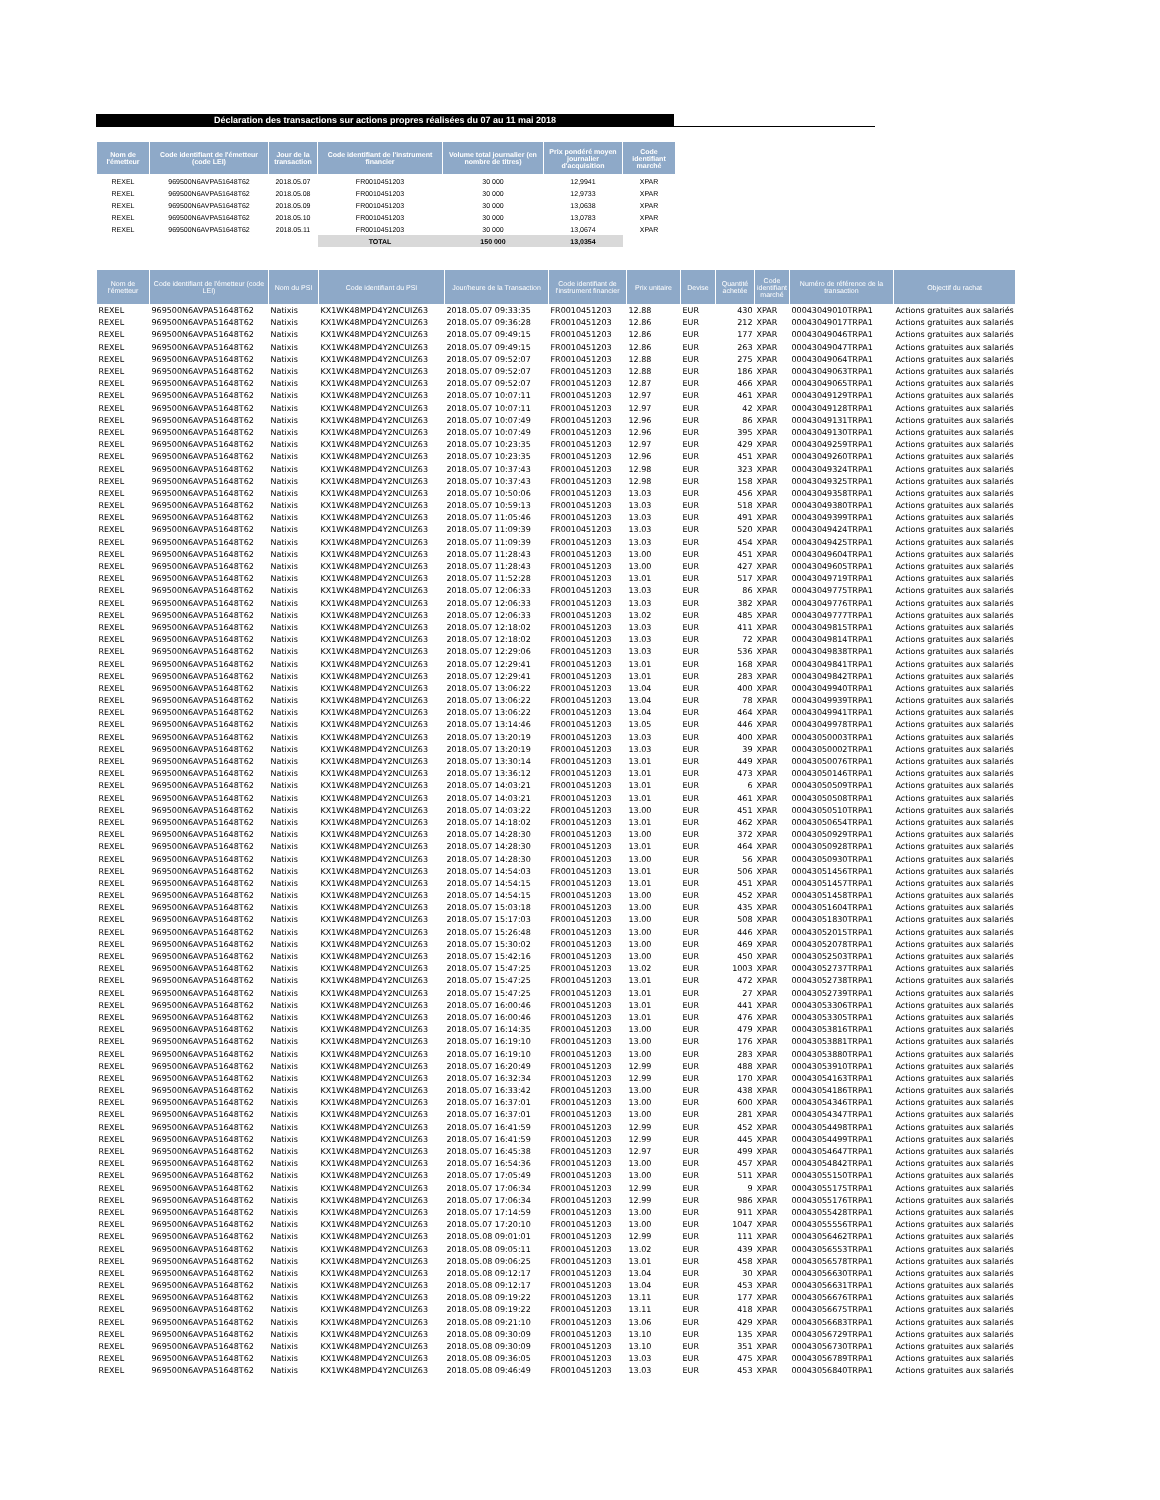Déclaration des transactions sur actions propres réalisées du 07 au 11 mai 2018
| Nom de l'émetteur | Code identifiant de l'émetteur (code LEI) | Jour de la transaction | Code identifiant de l'instrument financier | Volume total journalier (en nombre de titres) | Prix pondéré moyen journalier d'acquisition | Code identifiant marché |
| --- | --- | --- | --- | --- | --- | --- |
| REXEL | 969500N6AVPA51648T62 | 2018.05.07 | FR0010451203 | 30 000 | 12,9941 | XPAR |
| REXEL | 969500N6AVPA51648T62 | 2018.05.08 | FR0010451203 | 30 000 | 12,9733 | XPAR |
| REXEL | 969500N6AVPA51648T62 | 2018.05.09 | FR0010451203 | 30 000 | 13,0638 | XPAR |
| REXEL | 969500N6AVPA51648T62 | 2018.05.10 | FR0010451203 | 30 000 | 13,0783 | XPAR |
| REXEL | 969500N6AVPA51648T62 | 2018.05.11 | FR0010451203 | 30 000 | 13,0674 | XPAR |
| | | | TOTAL | 150 000 | 13,0354 | |
| Nom de l'émetteur | Code identifiant de l'émetteur (code LEI) | Nom du PSI | Code identifiant du PSI | Jour/heure de la Transaction | Code identifiant de l'instrument financier | Prix unitaire | Devise | Quantité achetée | Code identifiant marché | Numéro de référence de la transaction | Objectif du rachat |
| --- | --- | --- | --- | --- | --- | --- | --- | --- | --- | --- | --- |
| REXEL | 969500N6AVPA51648T62 | Natixis | KX1WK48MPD4Y2NCUIZ63 | 2018.05.07 09:33:35 | FR0010451203 | 12.88 | EUR | 430 | XPAR | 00043049010TRPA1 | Actions gratuites aux salariés |
| REXEL | 969500N6AVPA51648T62 | Natixis | KX1WK48MPD4Y2NCUIZ63 | 2018.05.07 09:36:28 | FR0010451203 | 12.86 | EUR | 212 | XPAR | 00043049017TRPA1 | Actions gratuites aux salariés |
| REXEL | 969500N6AVPA51648T62 | Natixis | KX1WK48MPD4Y2NCUIZ63 | 2018.05.07 09:49:15 | FR0010451203 | 12.86 | EUR | 177 | XPAR | 00043049046TRPA1 | Actions gratuites aux salariés |
| REXEL | 969500N6AVPA51648T62 | Natixis | KX1WK48MPD4Y2NCUIZ63 | 2018.05.07 09:49:15 | FR0010451203 | 12.86 | EUR | 263 | XPAR | 00043049047TRPA1 | Actions gratuites aux salariés |
| REXEL | 969500N6AVPA51648T62 | Natixis | KX1WK48MPD4Y2NCUIZ63 | 2018.05.07 09:52:07 | FR0010451203 | 12.88 | EUR | 275 | XPAR | 00043049064TRPA1 | Actions gratuites aux salariés |
| REXEL | 969500N6AVPA51648T62 | Natixis | KX1WK48MPD4Y2NCUIZ63 | 2018.05.07 09:52:07 | FR0010451203 | 12.88 | EUR | 186 | XPAR | 00043049063TRPA1 | Actions gratuites aux salariés |
| REXEL | 969500N6AVPA51648T62 | Natixis | KX1WK48MPD4Y2NCUIZ63 | 2018.05.07 09:52:07 | FR0010451203 | 12.87 | EUR | 466 | XPAR | 00043049065TRPA1 | Actions gratuites aux salariés |
| REXEL | 969500N6AVPA51648T62 | Natixis | KX1WK48MPD4Y2NCUIZ63 | 2018.05.07 10:07:11 | FR0010451203 | 12.97 | EUR | 461 | XPAR | 00043049129TRPA1 | Actions gratuites aux salariés |
| REXEL | 969500N6AVPA51648T62 | Natixis | KX1WK48MPD4Y2NCUIZ63 | 2018.05.07 10:07:11 | FR0010451203 | 12.97 | EUR | 42 | XPAR | 00043049128TRPA1 | Actions gratuites aux salariés |
| REXEL | 969500N6AVPA51648T62 | Natixis | KX1WK48MPD4Y2NCUIZ63 | 2018.05.07 10:07:49 | FR0010451203 | 12.96 | EUR | 86 | XPAR | 00043049131TRPA1 | Actions gratuites aux salariés |
| REXEL | 969500N6AVPA51648T62 | Natixis | KX1WK48MPD4Y2NCUIZ63 | 2018.05.07 10:07:49 | FR0010451203 | 12.96 | EUR | 395 | XPAR | 00043049130TRPA1 | Actions gratuites aux salariés |
| REXEL | 969500N6AVPA51648T62 | Natixis | KX1WK48MPD4Y2NCUIZ63 | 2018.05.07 10:23:35 | FR0010451203 | 12.97 | EUR | 429 | XPAR | 00043049259TRPA1 | Actions gratuites aux salariés |
| REXEL | 969500N6AVPA51648T62 | Natixis | KX1WK48MPD4Y2NCUIZ63 | 2018.05.07 10:23:35 | FR0010451203 | 12.96 | EUR | 451 | XPAR | 00043049260TRPA1 | Actions gratuites aux salariés |
| REXEL | 969500N6AVPA51648T62 | Natixis | KX1WK48MPD4Y2NCUIZ63 | 2018.05.07 10:37:43 | FR0010451203 | 12.98 | EUR | 323 | XPAR | 00043049324TRPA1 | Actions gratuites aux salariés |
| REXEL | 969500N6AVPA51648T62 | Natixis | KX1WK48MPD4Y2NCUIZ63 | 2018.05.07 10:37:43 | FR0010451203 | 12.98 | EUR | 158 | XPAR | 00043049325TRPA1 | Actions gratuites aux salariés |
| REXEL | 969500N6AVPA51648T62 | Natixis | KX1WK48MPD4Y2NCUIZ63 | 2018.05.07 10:50:06 | FR0010451203 | 13.03 | EUR | 456 | XPAR | 00043049358TRPA1 | Actions gratuites aux salariés |
| REXEL | 969500N6AVPA51648T62 | Natixis | KX1WK48MPD4Y2NCUIZ63 | 2018.05.07 10:59:13 | FR0010451203 | 13.03 | EUR | 518 | XPAR | 00043049380TRPA1 | Actions gratuites aux salariés |
| REXEL | 969500N6AVPA51648T62 | Natixis | KX1WK48MPD4Y2NCUIZ63 | 2018.05.07 11:05:46 | FR0010451203 | 13.03 | EUR | 491 | XPAR | 00043049399TRPA1 | Actions gratuites aux salariés |
| REXEL | 969500N6AVPA51648T62 | Natixis | KX1WK48MPD4Y2NCUIZ63 | 2018.05.07 11:09:39 | FR0010451203 | 13.03 | EUR | 520 | XPAR | 00043049424TRPA1 | Actions gratuites aux salariés |
| REXEL | 969500N6AVPA51648T62 | Natixis | KX1WK48MPD4Y2NCUIZ63 | 2018.05.07 11:09:39 | FR0010451203 | 13.03 | EUR | 454 | XPAR | 00043049425TRPA1 | Actions gratuites aux salariés |
| REXEL | 969500N6AVPA51648T62 | Natixis | KX1WK48MPD4Y2NCUIZ63 | 2018.05.07 11:28:43 | FR0010451203 | 13.00 | EUR | 451 | XPAR | 00043049604TRPA1 | Actions gratuites aux salariés |
| REXEL | 969500N6AVPA51648T62 | Natixis | KX1WK48MPD4Y2NCUIZ63 | 2018.05.07 11:28:43 | FR0010451203 | 13.00 | EUR | 427 | XPAR | 00043049605TRPA1 | Actions gratuites aux salariés |
| REXEL | 969500N6AVPA51648T62 | Natixis | KX1WK48MPD4Y2NCUIZ63 | 2018.05.07 11:52:28 | FR0010451203 | 13.01 | EUR | 517 | XPAR | 00043049719TRPA1 | Actions gratuites aux salariés |
| REXEL | 969500N6AVPA51648T62 | Natixis | KX1WK48MPD4Y2NCUIZ63 | 2018.05.07 12:06:33 | FR0010451203 | 13.03 | EUR | 86 | XPAR | 00043049775TRPA1 | Actions gratuites aux salariés |
| REXEL | 969500N6AVPA51648T62 | Natixis | KX1WK48MPD4Y2NCUIZ63 | 2018.05.07 12:06:33 | FR0010451203 | 13.03 | EUR | 382 | XPAR | 00043049776TRPA1 | Actions gratuites aux salariés |
| REXEL | 969500N6AVPA51648T62 | Natixis | KX1WK48MPD4Y2NCUIZ63 | 2018.05.07 12:06:33 | FR0010451203 | 13.02 | EUR | 485 | XPAR | 00043049777TRPA1 | Actions gratuites aux salariés |
| REXEL | 969500N6AVPA51648T62 | Natixis | KX1WK48MPD4Y2NCUIZ63 | 2018.05.07 12:18:02 | FR0010451203 | 13.03 | EUR | 411 | XPAR | 00043049815TRPA1 | Actions gratuites aux salariés |
| REXEL | 969500N6AVPA51648T62 | Natixis | KX1WK48MPD4Y2NCUIZ63 | 2018.05.07 12:18:02 | FR0010451203 | 13.03 | EUR | 72 | XPAR | 00043049814TRPA1 | Actions gratuites aux salariés |
| REXEL | 969500N6AVPA51648T62 | Natixis | KX1WK48MPD4Y2NCUIZ63 | 2018.05.07 12:29:06 | FR0010451203 | 13.03 | EUR | 536 | XPAR | 00043049838TRPA1 | Actions gratuites aux salariés |
| REXEL | 969500N6AVPA51648T62 | Natixis | KX1WK48MPD4Y2NCUIZ63 | 2018.05.07 12:29:41 | FR0010451203 | 13.01 | EUR | 168 | XPAR | 00043049841TRPA1 | Actions gratuites aux salariés |
| REXEL | 969500N6AVPA51648T62 | Natixis | KX1WK48MPD4Y2NCUIZ63 | 2018.05.07 12:29:41 | FR0010451203 | 13.01 | EUR | 283 | XPAR | 00043049842TRPA1 | Actions gratuites aux salariés |
| REXEL | 969500N6AVPA51648T62 | Natixis | KX1WK48MPD4Y2NCUIZ63 | 2018.05.07 13:06:22 | FR0010451203 | 13.04 | EUR | 400 | XPAR | 00043049940TRPA1 | Actions gratuites aux salariés |
| REXEL | 969500N6AVPA51648T62 | Natixis | KX1WK48MPD4Y2NCUIZ63 | 2018.05.07 13:06:22 | FR0010451203 | 13.04 | EUR | 78 | XPAR | 00043049939TRPA1 | Actions gratuites aux salariés |
| REXEL | 969500N6AVPA51648T62 | Natixis | KX1WK48MPD4Y2NCUIZ63 | 2018.05.07 13:06:22 | FR0010451203 | 13.04 | EUR | 464 | XPAR | 00043049941TRPA1 | Actions gratuites aux salariés |
| REXEL | 969500N6AVPA51648T62 | Natixis | KX1WK48MPD4Y2NCUIZ63 | 2018.05.07 13:14:46 | FR0010451203 | 13.05 | EUR | 446 | XPAR | 00043049978TRPA1 | Actions gratuites aux salariés |
| REXEL | 969500N6AVPA51648T62 | Natixis | KX1WK48MPD4Y2NCUIZ63 | 2018.05.07 13:20:19 | FR0010451203 | 13.03 | EUR | 400 | XPAR | 00043050003TRPA1 | Actions gratuites aux salariés |
| REXEL | 969500N6AVPA51648T62 | Natixis | KX1WK48MPD4Y2NCUIZ63 | 2018.05.07 13:20:19 | FR0010451203 | 13.03 | EUR | 39 | XPAR | 00043050002TRPA1 | Actions gratuites aux salariés |
| REXEL | 969500N6AVPA51648T62 | Natixis | KX1WK48MPD4Y2NCUIZ63 | 2018.05.07 13:30:14 | FR0010451203 | 13.01 | EUR | 449 | XPAR | 00043050076TRPA1 | Actions gratuites aux salariés |
| REXEL | 969500N6AVPA51648T62 | Natixis | KX1WK48MPD4Y2NCUIZ63 | 2018.05.07 13:36:12 | FR0010451203 | 13.01 | EUR | 473 | XPAR | 00043050146TRPA1 | Actions gratuites aux salariés |
| REXEL | 969500N6AVPA51648T62 | Natixis | KX1WK48MPD4Y2NCUIZ63 | 2018.05.07 14:03:21 | FR0010451203 | 13.01 | EUR | 6 | XPAR | 00043050509TRPA1 | Actions gratuites aux salariés |
| REXEL | 969500N6AVPA51648T62 | Natixis | KX1WK48MPD4Y2NCUIZ63 | 2018.05.07 14:03:21 | FR0010451203 | 13.01 | EUR | 461 | XPAR | 00043050508TRPA1 | Actions gratuites aux salariés |
| REXEL | 969500N6AVPA51648T62 | Natixis | KX1WK48MPD4Y2NCUIZ63 | 2018.05.07 14:03:22 | FR0010451203 | 13.00 | EUR | 451 | XPAR | 00043050510TRPA1 | Actions gratuites aux salariés |
| REXEL | 969500N6AVPA51648T62 | Natixis | KX1WK48MPD4Y2NCUIZ63 | 2018.05.07 14:18:02 | FR0010451203 | 13.01 | EUR | 462 | XPAR | 00043050654TRPA1 | Actions gratuites aux salariés |
| REXEL | 969500N6AVPA51648T62 | Natixis | KX1WK48MPD4Y2NCUIZ63 | 2018.05.07 14:28:30 | FR0010451203 | 13.00 | EUR | 372 | XPAR | 00043050929TRPA1 | Actions gratuites aux salariés |
| REXEL | 969500N6AVPA51648T62 | Natixis | KX1WK48MPD4Y2NCUIZ63 | 2018.05.07 14:28:30 | FR0010451203 | 13.01 | EUR | 464 | XPAR | 00043050928TRPA1 | Actions gratuites aux salariés |
| REXEL | 969500N6AVPA51648T62 | Natixis | KX1WK48MPD4Y2NCUIZ63 | 2018.05.07 14:28:30 | FR0010451203 | 13.00 | EUR | 56 | XPAR | 00043050930TRPA1 | Actions gratuites aux salariés |
| REXEL | 969500N6AVPA51648T62 | Natixis | KX1WK48MPD4Y2NCUIZ63 | 2018.05.07 14:54:03 | FR0010451203 | 13.01 | EUR | 506 | XPAR | 00043051456TRPA1 | Actions gratuites aux salariés |
| REXEL | 969500N6AVPA51648T62 | Natixis | KX1WK48MPD4Y2NCUIZ63 | 2018.05.07 14:54:15 | FR0010451203 | 13.01 | EUR | 451 | XPAR | 00043051457TRPA1 | Actions gratuites aux salariés |
| REXEL | 969500N6AVPA51648T62 | Natixis | KX1WK48MPD4Y2NCUIZ63 | 2018.05.07 14:54:15 | FR0010451203 | 13.00 | EUR | 452 | XPAR | 00043051458TRPA1 | Actions gratuites aux salariés |
| REXEL | 969500N6AVPA51648T62 | Natixis | KX1WK48MPD4Y2NCUIZ63 | 2018.05.07 15:03:18 | FR0010451203 | 13.00 | EUR | 435 | XPAR | 00043051604TRPA1 | Actions gratuites aux salariés |
| REXEL | 969500N6AVPA51648T62 | Natixis | KX1WK48MPD4Y2NCUIZ63 | 2018.05.07 15:17:03 | FR0010451203 | 13.00 | EUR | 508 | XPAR | 00043051830TRPA1 | Actions gratuites aux salariés |
| REXEL | 969500N6AVPA51648T62 | Natixis | KX1WK48MPD4Y2NCUIZ63 | 2018.05.07 15:26:48 | FR0010451203 | 13.00 | EUR | 446 | XPAR | 00043052015TRPA1 | Actions gratuites aux salariés |
| REXEL | 969500N6AVPA51648T62 | Natixis | KX1WK48MPD4Y2NCUIZ63 | 2018.05.07 15:30:02 | FR0010451203 | 13.00 | EUR | 469 | XPAR | 00043052078TRPA1 | Actions gratuites aux salariés |
| REXEL | 969500N6AVPA51648T62 | Natixis | KX1WK48MPD4Y2NCUIZ63 | 2018.05.07 15:42:16 | FR0010451203 | 13.00 | EUR | 450 | XPAR | 00043052503TRPA1 | Actions gratuites aux salariés |
| REXEL | 969500N6AVPA51648T62 | Natixis | KX1WK48MPD4Y2NCUIZ63 | 2018.05.07 15:47:25 | FR0010451203 | 13.02 | EUR | 1003 | XPAR | 00043052737TRPA1 | Actions gratuites aux salariés |
| REXEL | 969500N6AVPA51648T62 | Natixis | KX1WK48MPD4Y2NCUIZ63 | 2018.05.07 15:47:25 | FR0010451203 | 13.01 | EUR | 472 | XPAR | 00043052738TRPA1 | Actions gratuites aux salariés |
| REXEL | 969500N6AVPA51648T62 | Natixis | KX1WK48MPD4Y2NCUIZ63 | 2018.05.07 15:47:25 | FR0010451203 | 13.01 | EUR | 27 | XPAR | 00043052739TRPA1 | Actions gratuites aux salariés |
| REXEL | 969500N6AVPA51648T62 | Natixis | KX1WK48MPD4Y2NCUIZ63 | 2018.05.07 16:00:46 | FR0010451203 | 13.01 | EUR | 441 | XPAR | 00043053306TRPA1 | Actions gratuites aux salariés |
| REXEL | 969500N6AVPA51648T62 | Natixis | KX1WK48MPD4Y2NCUIZ63 | 2018.05.07 16:00:46 | FR0010451203 | 13.01 | EUR | 476 | XPAR | 00043053305TRPA1 | Actions gratuites aux salariés |
| REXEL | 969500N6AVPA51648T62 | Natixis | KX1WK48MPD4Y2NCUIZ63 | 2018.05.07 16:14:35 | FR0010451203 | 13.00 | EUR | 479 | XPAR | 00043053816TRPA1 | Actions gratuites aux salariés |
| REXEL | 969500N6AVPA51648T62 | Natixis | KX1WK48MPD4Y2NCUIZ63 | 2018.05.07 16:19:10 | FR0010451203 | 13.00 | EUR | 176 | XPAR | 00043053881TRPA1 | Actions gratuites aux salariés |
| REXEL | 969500N6AVPA51648T62 | Natixis | KX1WK48MPD4Y2NCUIZ63 | 2018.05.07 16:19:10 | FR0010451203 | 13.00 | EUR | 283 | XPAR | 00043053880TRPA1 | Actions gratuites aux salariés |
| REXEL | 969500N6AVPA51648T62 | Natixis | KX1WK48MPD4Y2NCUIZ63 | 2018.05.07 16:20:49 | FR0010451203 | 12.99 | EUR | 488 | XPAR | 00043053910TRPA1 | Actions gratuites aux salariés |
| REXEL | 969500N6AVPA51648T62 | Natixis | KX1WK48MPD4Y2NCUIZ63 | 2018.05.07 16:32:34 | FR0010451203 | 12.99 | EUR | 170 | XPAR | 00043054163TRPA1 | Actions gratuites aux salariés |
| REXEL | 969500N6AVPA51648T62 | Natixis | KX1WK48MPD4Y2NCUIZ63 | 2018.05.07 16:33:42 | FR0010451203 | 13.00 | EUR | 438 | XPAR | 00043054186TRPA1 | Actions gratuites aux salariés |
| REXEL | 969500N6AVPA51648T62 | Natixis | KX1WK48MPD4Y2NCUIZ63 | 2018.05.07 16:37:01 | FR0010451203 | 13.00 | EUR | 600 | XPAR | 00043054346TRPA1 | Actions gratuites aux salariés |
| REXEL | 969500N6AVPA51648T62 | Natixis | KX1WK48MPD4Y2NCUIZ63 | 2018.05.07 16:37:01 | FR0010451203 | 13.00 | EUR | 281 | XPAR | 00043054347TRPA1 | Actions gratuites aux salariés |
| REXEL | 969500N6AVPA51648T62 | Natixis | KX1WK48MPD4Y2NCUIZ63 | 2018.05.07 16:41:59 | FR0010451203 | 12.99 | EUR | 452 | XPAR | 00043054498TRPA1 | Actions gratuites aux salariés |
| REXEL | 969500N6AVPA51648T62 | Natixis | KX1WK48MPD4Y2NCUIZ63 | 2018.05.07 16:41:59 | FR0010451203 | 12.99 | EUR | 445 | XPAR | 00043054499TRPA1 | Actions gratuites aux salariés |
| REXEL | 969500N6AVPA51648T62 | Natixis | KX1WK48MPD4Y2NCUIZ63 | 2018.05.07 16:45:38 | FR0010451203 | 12.97 | EUR | 499 | XPAR | 00043054647TRPA1 | Actions gratuites aux salariés |
| REXEL | 969500N6AVPA51648T62 | Natixis | KX1WK48MPD4Y2NCUIZ63 | 2018.05.07 16:54:36 | FR0010451203 | 13.00 | EUR | 457 | XPAR | 00043054842TRPA1 | Actions gratuites aux salariés |
| REXEL | 969500N6AVPA51648T62 | Natixis | KX1WK48MPD4Y2NCUIZ63 | 2018.05.07 17:05:49 | FR0010451203 | 13.00 | EUR | 511 | XPAR | 00043055150TRPA1 | Actions gratuites aux salariés |
| REXEL | 969500N6AVPA51648T62 | Natixis | KX1WK48MPD4Y2NCUIZ63 | 2018.05.07 17:06:34 | FR0010451203 | 12.99 | EUR | 9 | XPAR | 00043055175TRPA1 | Actions gratuites aux salariés |
| REXEL | 969500N6AVPA51648T62 | Natixis | KX1WK48MPD4Y2NCUIZ63 | 2018.05.07 17:06:34 | FR0010451203 | 12.99 | EUR | 986 | XPAR | 00043055176TRPA1 | Actions gratuites aux salariés |
| REXEL | 969500N6AVPA51648T62 | Natixis | KX1WK48MPD4Y2NCUIZ63 | 2018.05.07 17:14:59 | FR0010451203 | 13.00 | EUR | 911 | XPAR | 00043055428TRPA1 | Actions gratuites aux salariés |
| REXEL | 969500N6AVPA51648T62 | Natixis | KX1WK48MPD4Y2NCUIZ63 | 2018.05.07 17:20:10 | FR0010451203 | 13.00 | EUR | 1047 | XPAR | 00043055556TRPA1 | Actions gratuites aux salariés |
| REXEL | 969500N6AVPA51648T62 | Natixis | KX1WK48MPD4Y2NCUIZ63 | 2018.05.08 09:01:01 | FR0010451203 | 12.99 | EUR | 111 | XPAR | 00043056462TRPA1 | Actions gratuites aux salariés |
| REXEL | 969500N6AVPA51648T62 | Natixis | KX1WK48MPD4Y2NCUIZ63 | 2018.05.08 09:05:11 | FR0010451203 | 13.02 | EUR | 439 | XPAR | 00043056553TRPA1 | Actions gratuites aux salariés |
| REXEL | 969500N6AVPA51648T62 | Natixis | KX1WK48MPD4Y2NCUIZ63 | 2018.05.08 09:06:25 | FR0010451203 | 13.01 | EUR | 458 | XPAR | 00043056578TRPA1 | Actions gratuites aux salariés |
| REXEL | 969500N6AVPA51648T62 | Natixis | KX1WK48MPD4Y2NCUIZ63 | 2018.05.08 09:12:17 | FR0010451203 | 13.04 | EUR | 30 | XPAR | 00043056630TRPA1 | Actions gratuites aux salariés |
| REXEL | 969500N6AVPA51648T62 | Natixis | KX1WK48MPD4Y2NCUIZ63 | 2018.05.08 09:12:17 | FR0010451203 | 13.04 | EUR | 453 | XPAR | 00043056631TRPA1 | Actions gratuites aux salariés |
| REXEL | 969500N6AVPA51648T62 | Natixis | KX1WK48MPD4Y2NCUIZ63 | 2018.05.08 09:19:22 | FR0010451203 | 13.11 | EUR | 177 | XPAR | 00043056676TRPA1 | Actions gratuites aux salariés |
| REXEL | 969500N6AVPA51648T62 | Natixis | KX1WK48MPD4Y2NCUIZ63 | 2018.05.08 09:19:22 | FR0010451203 | 13.11 | EUR | 418 | XPAR | 00043056675TRPA1 | Actions gratuites aux salariés |
| REXEL | 969500N6AVPA51648T62 | Natixis | KX1WK48MPD4Y2NCUIZ63 | 2018.05.08 09:21:10 | FR0010451203 | 13.06 | EUR | 429 | XPAR | 00043056683TRPA1 | Actions gratuites aux salariés |
| REXEL | 969500N6AVPA51648T62 | Natixis | KX1WK48MPD4Y2NCUIZ63 | 2018.05.08 09:30:09 | FR0010451203 | 13.10 | EUR | 135 | XPAR | 00043056729TRPA1 | Actions gratuites aux salariés |
| REXEL | 969500N6AVPA51648T62 | Natixis | KX1WK48MPD4Y2NCUIZ63 | 2018.05.08 09:30:09 | FR0010451203 | 13.10 | EUR | 351 | XPAR | 00043056730TRPA1 | Actions gratuites aux salariés |
| REXEL | 969500N6AVPA51648T62 | Natixis | KX1WK48MPD4Y2NCUIZ63 | 2018.05.08 09:36:05 | FR0010451203 | 13.03 | EUR | 475 | XPAR | 00043056789TRPA1 | Actions gratuites aux salariés |
| REXEL | 969500N6AVPA51648T62 | Natixis | KX1WK48MPD4Y2NCUIZ63 | 2018.05.08 09:46:49 | FR0010451203 | 13.03 | EUR | 453 | XPAR | 00043056840TRPA1 | Actions gratuites aux salariés |